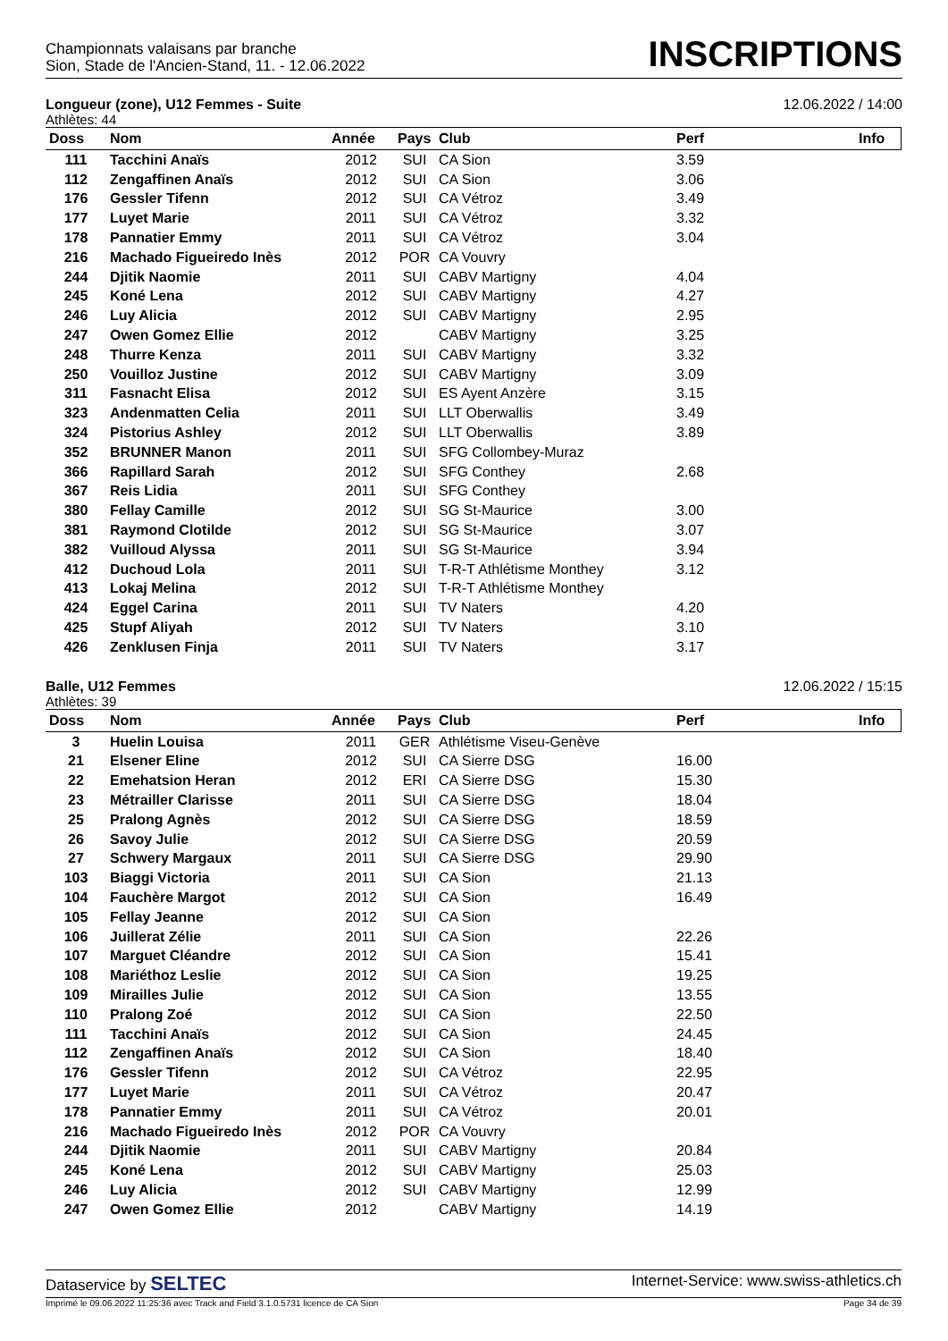Championnats valaisans par branche
Sion, Stade de l'Ancien-Stand, 11. - 12.06.2022
INSCRIPTIONS
Longueur (zone), U12 Femmes - Suite 12.06.2022 / 14:00
Athlètes: 44
| Doss | Nom | Année | Pays | Club | Perf | Info |
| --- | --- | --- | --- | --- | --- | --- |
| 111 | Tacchini Anaïs | 2012 | SUI | CA Sion | 3.59 | |
| 112 | Zengaffinen Anaïs | 2012 | SUI | CA Sion | 3.06 | |
| 176 | Gessler Tifenn | 2012 | SUI | CA Vétroz | 3.49 | |
| 177 | Luyet Marie | 2011 | SUI | CA Vétroz | 3.32 | |
| 178 | Pannatier Emmy | 2011 | SUI | CA Vétroz | 3.04 | |
| 216 | Machado Figueiredo Inès | 2012 | POR | CA Vouvry | | |
| 244 | Djitik Naomie | 2011 | SUI | CABV Martigny | 4.04 | |
| 245 | Koné Lena | 2012 | SUI | CABV Martigny | 4.27 | |
| 246 | Luy Alicia | 2012 | SUI | CABV Martigny | 2.95 | |
| 247 | Owen Gomez Ellie | 2012 | | CABV Martigny | 3.25 | |
| 248 | Thurre Kenza | 2011 | SUI | CABV Martigny | 3.32 | |
| 250 | Vouilloz Justine | 2012 | SUI | CABV Martigny | 3.09 | |
| 311 | Fasnacht Elisa | 2012 | SUI | ES Ayent Anzère | 3.15 | |
| 323 | Andenmatten Celia | 2011 | SUI | LLT Oberwallis | 3.49 | |
| 324 | Pistorius Ashley | 2012 | SUI | LLT Oberwallis | 3.89 | |
| 352 | BRUNNER Manon | 2011 | SUI | SFG Collombey-Muraz | | |
| 366 | Rapillard Sarah | 2012 | SUI | SFG Conthey | 2.68 | |
| 367 | Reis Lidia | 2011 | SUI | SFG Conthey | | |
| 380 | Fellay Camille | 2012 | SUI | SG St-Maurice | 3.00 | |
| 381 | Raymond Clotilde | 2012 | SUI | SG St-Maurice | 3.07 | |
| 382 | Vuilloud Alyssa | 2011 | SUI | SG St-Maurice | 3.94 | |
| 412 | Duchoud Lola | 2011 | SUI | T-R-T Athlétisme Monthey | 3.12 | |
| 413 | Lokaj Melina | 2012 | SUI | T-R-T Athlétisme Monthey | | |
| 424 | Eggel Carina | 2011 | SUI | TV Naters | 4.20 | |
| 425 | Stupf Aliyah | 2012 | SUI | TV Naters | 3.10 | |
| 426 | Zenklusen Finja | 2011 | SUI | TV Naters | 3.17 | |
Balle, U12 Femmes 12.06.2022 / 15:15
Athlètes: 39
| Doss | Nom | Année | Pays | Club | Perf | Info |
| --- | --- | --- | --- | --- | --- | --- |
| 3 | Huelin Louisa | 2011 | GER | Athlétisme Viseu-Genève | | |
| 21 | Elsener Eline | 2012 | SUI | CA Sierre DSG | 16.00 | |
| 22 | Emehatsion Heran | 2012 | ERI | CA Sierre DSG | 15.30 | |
| 23 | Métrailler Clarisse | 2011 | SUI | CA Sierre DSG | 18.04 | |
| 25 | Pralong Agnès | 2012 | SUI | CA Sierre DSG | 18.59 | |
| 26 | Savoy Julie | 2012 | SUI | CA Sierre DSG | 20.59 | |
| 27 | Schwery Margaux | 2011 | SUI | CA Sierre DSG | 29.90 | |
| 103 | Biaggi Victoria | 2011 | SUI | CA Sion | 21.13 | |
| 104 | Fauchère Margot | 2012 | SUI | CA Sion | 16.49 | |
| 105 | Fellay Jeanne | 2012 | SUI | CA Sion | | |
| 106 | Juillerat Zélie | 2011 | SUI | CA Sion | 22.26 | |
| 107 | Marguet Cléandre | 2012 | SUI | CA Sion | 15.41 | |
| 108 | Mariéthoz Leslie | 2012 | SUI | CA Sion | 19.25 | |
| 109 | Mirailles Julie | 2012 | SUI | CA Sion | 13.55 | |
| 110 | Pralong Zoé | 2012 | SUI | CA Sion | 22.50 | |
| 111 | Tacchini Anaïs | 2012 | SUI | CA Sion | 24.45 | |
| 112 | Zengaffinen Anaïs | 2012 | SUI | CA Sion | 18.40 | |
| 176 | Gessler Tifenn | 2012 | SUI | CA Vétroz | 22.95 | |
| 177 | Luyet Marie | 2011 | SUI | CA Vétroz | 20.47 | |
| 178 | Pannatier Emmy | 2011 | SUI | CA Vétroz | 20.01 | |
| 216 | Machado Figueiredo Inès | 2012 | POR | CA Vouvry | | |
| 244 | Djitik Naomie | 2011 | SUI | CABV Martigny | 20.84 | |
| 245 | Koné Lena | 2012 | SUI | CABV Martigny | 25.03 | |
| 246 | Luy Alicia | 2012 | SUI | CABV Martigny | 12.99 | |
| 247 | Owen Gomez Ellie | 2012 | | CABV Martigny | 14.19 | |
Dataservice by SELTEC Internet-Service: www.swiss-athletics.ch
Imprimé le 09.06.2022 11:25:36 avec Track and Field 3.1.0.5731 licence de CA Sion Page 34 de 39